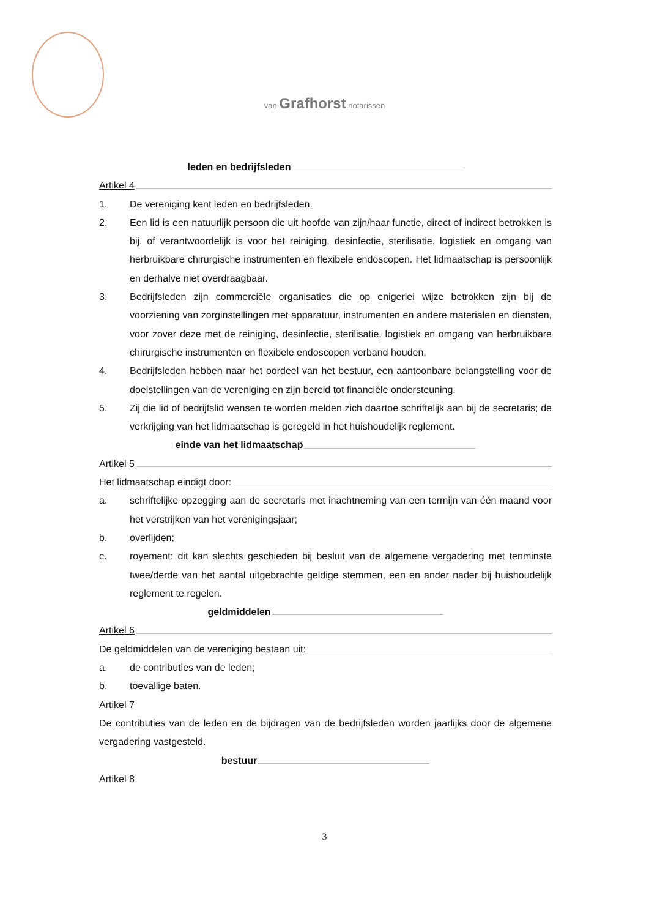van Grafhorst notarissen
leden en bedrijfsleden
Artikel 4
1. De vereniging kent leden en bedrijfsleden.
2. Een lid is een natuurlijk persoon die uit hoofde van zijn/haar functie, direct of indirect betrokken is bij, of verantwoordelijk is voor het reiniging, desinfectie, sterilisatie, logistiek en omgang van herbruikbare chirurgische instrumenten en flexibele endoscopen. Het lidmaatschap is persoonlijk en derhalve niet overdraagbaar.
3. Bedrijfsleden zijn commerciële organisaties die op enigerlei wijze betrokken zijn bij de voorziening van zorginstellingen met apparatuur, instrumenten en andere materialen en diensten, voor zover deze met de reiniging, desinfectie, sterilisatie, logistiek en omgang van herbruikbare chirurgische instrumenten en flexibele endoscopen verband houden.
4. Bedrijfsleden hebben naar het oordeel van het bestuur, een aantoonbare belangstelling voor de doelstellingen van de vereniging en zijn bereid tot financiële ondersteuning.
5. Zij die lid of bedrijfslid wensen te worden melden zich daartoe schriftelijk aan bij de secretaris; de verkrijging van het lidmaatschap is geregeld in het huishoudelijk reglement.
einde van het lidmaatschap
Artikel 5
Het lidmaatschap eindigt door:
a. schriftelijke opzegging aan de secretaris met inachtneming van een termijn van één maand voor het verstrijken van het verenigingsjaar;
b. overlijden;
c. royement: dit kan slechts geschieden bij besluit van de algemene vergadering met tenminste twee/derde van het aantal uitgebrachte geldige stemmen, een en ander nader bij huishoudelijk reglement te regelen.
geldmiddelen
Artikel 6
De geldmiddelen van de vereniging bestaan uit:
a. de contributies van de leden;
b. toevallige baten.
Artikel 7
De contributies van de leden en de bijdragen van de bedrijfsleden worden jaarlijks door de algemene vergadering vastgesteld.
bestuur
Artikel 8
3